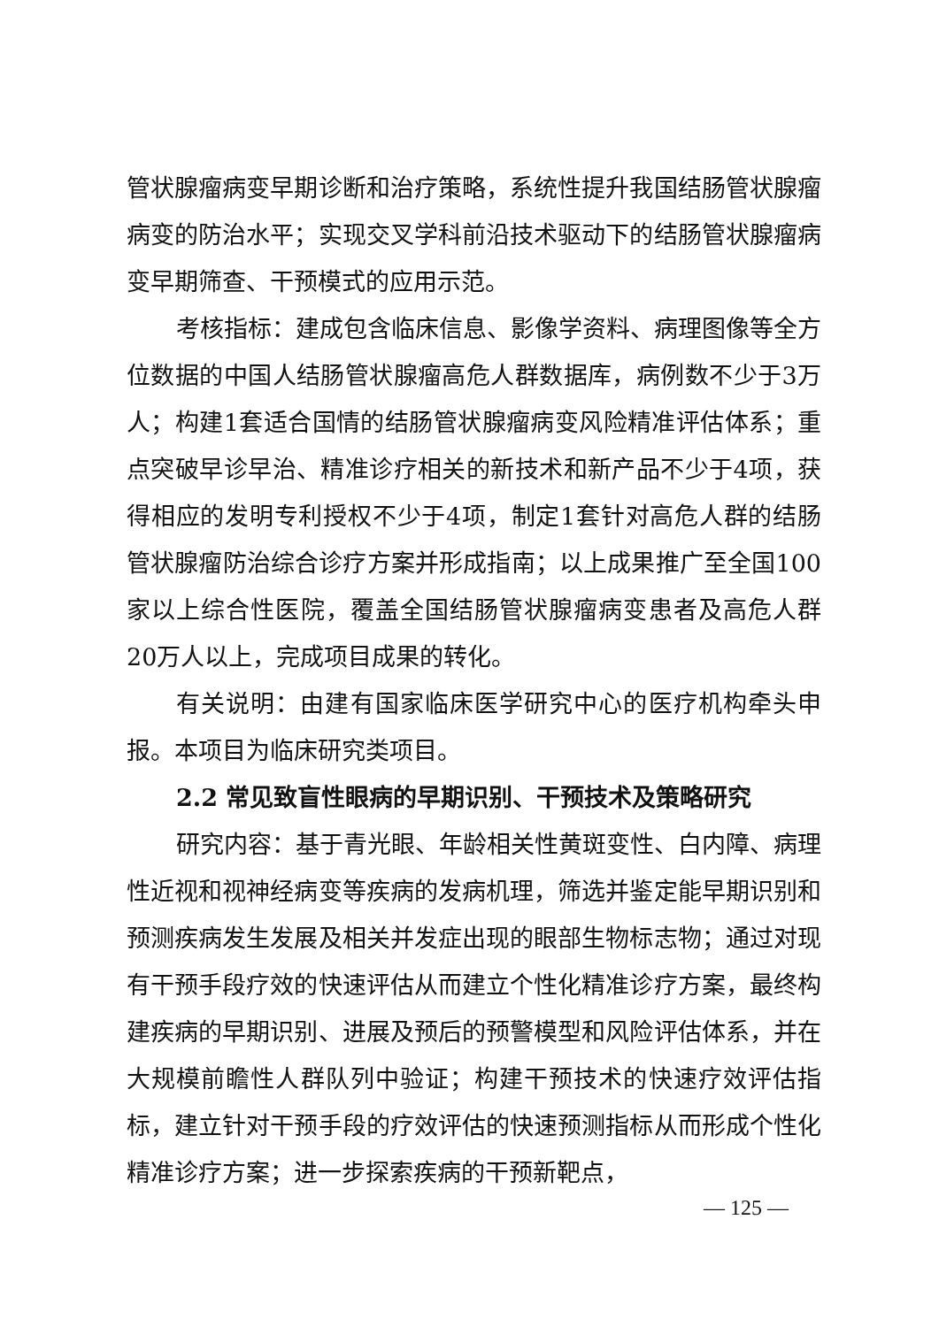管状腺瘤病变早期诊断和治疗策略，系统性提升我国结肠管状腺瘤病变的防治水平；实现交叉学科前沿技术驱动下的结肠管状腺瘤病变早期筛查、干预模式的应用示范。
考核指标：建成包含临床信息、影像学资料、病理图像等全方位数据的中国人结肠管状腺瘤高危人群数据库，病例数不少于3万人；构建1套适合国情的结肠管状腺瘤病变风险精准评估体系；重点突破早诊早治、精准诊疗相关的新技术和新产品不少于4项，获得相应的发明专利授权不少于4项，制定1套针对高危人群的结肠管状腺瘤防治综合诊疗方案并形成指南；以上成果推广至全国100家以上综合性医院，覆盖全国结肠管状腺瘤病变患者及高危人群20万人以上，完成项目成果的转化。
有关说明：由建有国家临床医学研究中心的医疗机构牵头申报。本项目为临床研究类项目。
2.2 常见致盲性眼病的早期识别、干预技术及策略研究
研究内容：基于青光眼、年龄相关性黄斑变性、白内障、病理性近视和视神经病变等疾病的发病机理，筛选并鉴定能早期识别和预测疾病发生发展及相关并发症出现的眼部生物标志物；通过对现有干预手段疗效的快速评估从而建立个性化精准诊疗方案，最终构建疾病的早期识别、进展及预后的预警模型和风险评估体系，并在大规模前瞻性人群队列中验证；构建干预技术的快速疗效评估指标，建立针对干预手段的疗效评估的快速预测指标从而形成个性化精准诊疗方案；进一步探索疾病的干预新靶点，
— 125 —